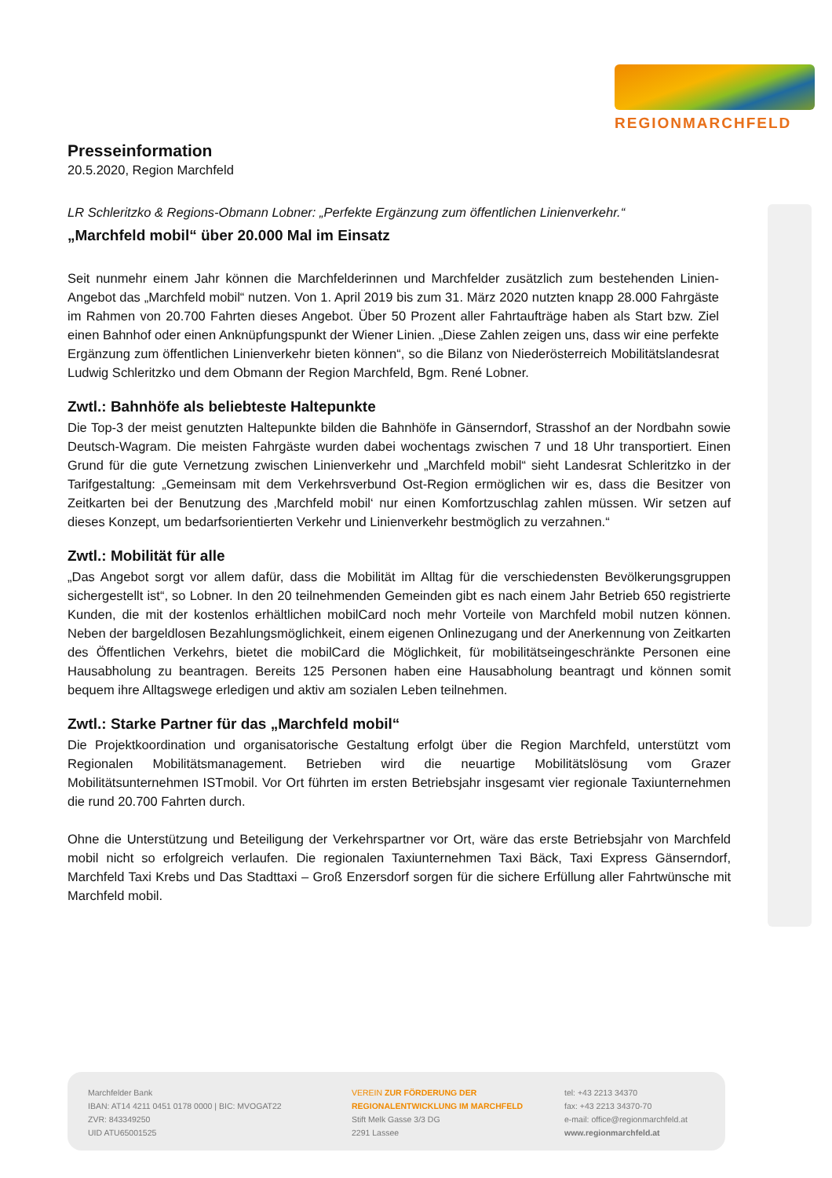REGIONMARCHFELD
Presseinformation
20.5.2020, Region Marchfeld
LR Schleritzko & Regions-Obmann Lobner: „Perfekte Ergänzung zum öffentlichen Linienverkehr.“
„Marchfeld mobil“ über 20.000 Mal im Einsatz
Seit nunmehr einem Jahr können die Marchfelderinnen und Marchfelder zusätzlich zum bestehenden Linien-Angebot das „Marchfeld mobil“ nutzen. Von 1. April 2019 bis zum 31. März 2020 nutzten knapp 28.000 Fahrgäste im Rahmen von 20.700 Fahrten dieses Angebot. Über 50 Prozent aller Fahrtaufträge haben als Start bzw. Ziel einen Bahnhof oder einen Anknüpfungspunkt der Wiener Linien. „Diese Zahlen zeigen uns, dass wir eine perfekte Ergänzung zum öffentlichen Linienverkehr bieten können“, so die Bilanz von Niederösterreich Mobilitätslandesrat Ludwig Schleritzko und dem Obmann der Region Marchfeld, Bgm. René Lobner.
Zwtl.: Bahnhöfe als beliebteste Haltepunkte
Die Top-3 der meist genutzten Haltepunkte bilden die Bahnhöfe in Gänserndorf, Strasshof an der Nordbahn sowie Deutsch-Wagram. Die meisten Fahrgäste wurden dabei wochentags zwischen 7 und 18 Uhr transportiert. Einen Grund für die gute Vernetzung zwischen Linienverkehr und „Marchfeld mobil“ sieht Landesrat Schleritzko in der Tarifgestaltung: „Gemeinsam mit dem Verkehrsverbund Ost-Region ermöglichen wir es, dass die Besitzer von Zeitkarten bei der Benutzung des ‚Marchfeld mobil‘ nur einen Komfortzuschlag zahlen müssen. Wir setzen auf dieses Konzept, um bedarfsorientierten Verkehr und Linienverkehr bestmöglich zu verzahnen.“
Zwtl.: Mobilität für alle
„Das Angebot sorgt vor allem dafür, dass die Mobilität im Alltag für die verschiedensten Bevölkerungsgruppen sichergestellt ist“, so Lobner. In den 20 teilnehmenden Gemeinden gibt es nach einem Jahr Betrieb 650 registrierte Kunden, die mit der kostenlos erhältlichen mobilCard noch mehr Vorteile von Marchfeld mobil nutzen können. Neben der bargeldlosen Bezahlungsmöglichkeit, einem eigenen Onlinezugang und der Anerkennung von Zeitkarten des Öffentlichen Verkehrs, bietet die mobilCard die Möglichkeit, für mobilitätseingeschränkte Personen eine Hausabholung zu beantragen. Bereits 125 Personen haben eine Hausabholung beantragt und können somit bequem ihre Alltagswege erledigen und aktiv am sozialen Leben teilnehmen.
Zwtl.: Starke Partner für das „Marchfeld mobil“
Die Projektkoordination und organisatorische Gestaltung erfolgt über die Region Marchfeld, unterstützt vom Regionalen Mobilitätsmanagement. Betrieben wird die neuartige Mobilitätslösung vom Grazer Mobilitätsunternehmen ISTmobil. Vor Ort führten im ersten Betriebsjahr insgesamt vier regionale Taxiunternehmen die rund 20.700 Fahrten durch.
Ohne die Unterstützung und Beteiligung der Verkehrspartner vor Ort, wäre das erste Betriebsjahr von Marchfeld mobil nicht so erfolgreich verlaufen. Die regionalen Taxiunternehmen Taxi Bäck, Taxi Express Gänserndorf, Marchfeld Taxi Krebs und Das Stadttaxi – Groß Enzersdorf sorgen für die sichere Erfüllung aller Fahrtwünsche mit Marchfeld mobil.
Marchfelder Bank
IBAN: AT14 4211 0451 0178 0000 | BIC: MVOGAT22
ZVR: 843349250
UID ATU65001525
VEREIN ZUR FÖRDERUNG DER
REGIONALENTWICKLUNG IM MARCHFELD
Stift Melk Gasse 3/3 DG
2291 Lassee
tel: +43 2213 34370
fax: +43 2213 34370-70
e-mail: office@regionmarchfeld.at
www.regionmarchfeld.at